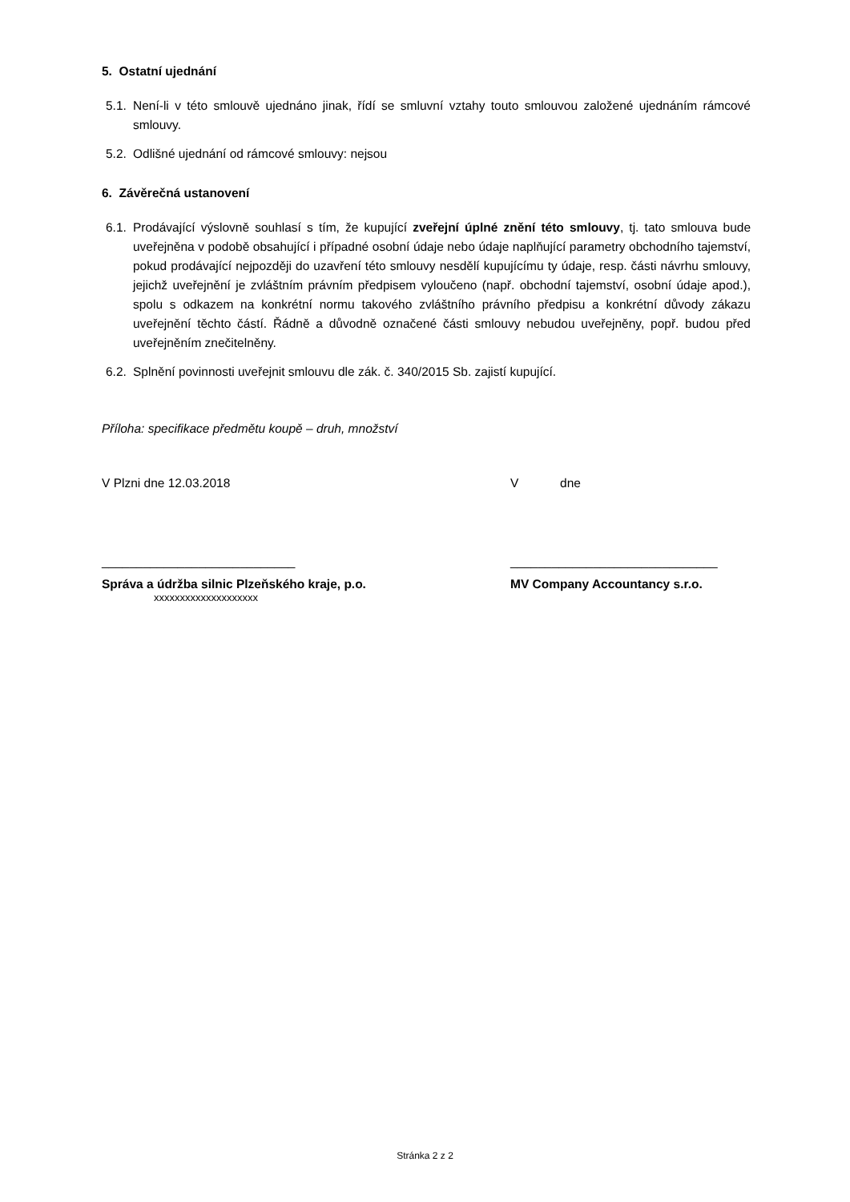5. Ostatní ujednání
5.1. Není-li v této smlouvě ujednáno jinak, řídí se smluvní vztahy touto smlouvou založené ujednáním rámcové smlouvy.
5.2. Odlišné ujednání od rámcové smlouvy: nejsou
6. Závěrečná ustanovení
6.1. Prodávající výslovně souhlasí s tím, že kupující zveřejní úplné znění této smlouvy, tj. tato smlouva bude uveřejněna v podobě obsahující i případné osobní údaje nebo údaje naplňující parametry obchodního tajemství, pokud prodávající nejpozději do uzavření této smlouvy nesdělí kupujícímu ty údaje, resp. části návrhu smlouvy, jejichž uveřejnění je zvláštním právním předpisem vyloučeno (např. obchodní tajemství, osobní údaje apod.), spolu s odkazem na konkrétní normu takového zvláštního právního předpisu a konkrétní důvody zákazu uveřejnění těchto částí. Řádně a důvodně označené části smlouvy nebudou uveřejněny, popř. budou před uveřejněním znečitelněny.
6.2. Splnění povinnosti uveřejnit smlouvu dle zák. č. 340/2015 Sb. zajistí kupující.
Příloha: specifikace předmětu koupě – druh, množství
V Plzni dne 12.03.2018 V dne
____________________________ ______________________________
Správa a údržba silnic Plzeňského kraje, p.o. MV Company Accountancy s.r.o.
xxxxxxxxxxxxxxxxxxxx
Stránka 2 z 2